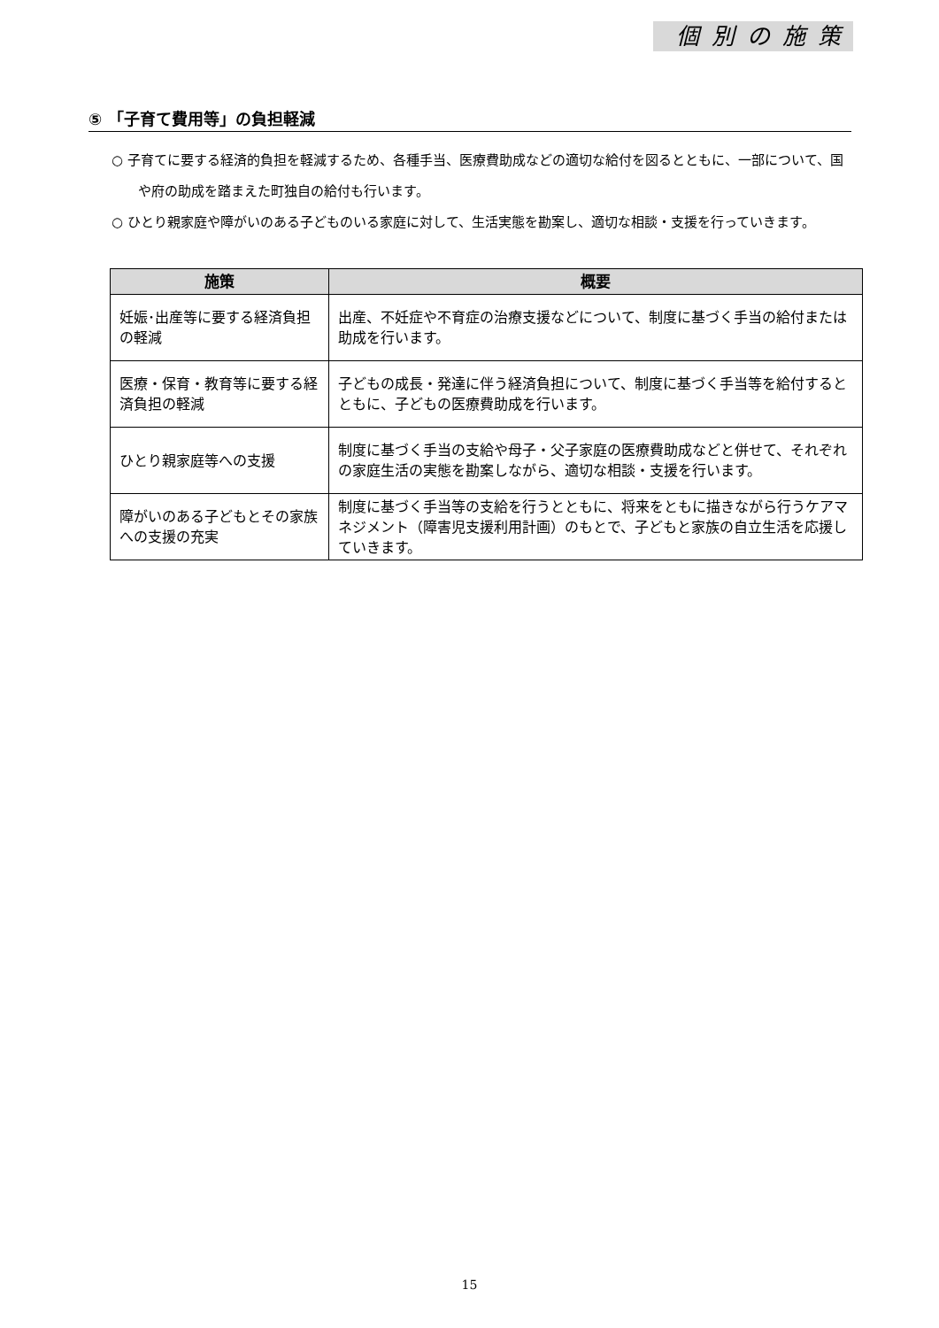個別の施策
⑤ 「子育て費用等」の負担軽減
○ 子育てに要する経済的負担を軽減するため、各種手当、医療費助成などの適切な給付を図るとともに、一部について、国や府の助成を踏まえた町独自の給付も行います。
○ ひとり親家庭や障がいのある子どものいる家庭に対して、生活実態を勘案し、適切な相談・支援を行っていきます。
| 施策 | 概要 |
| --- | --- |
| 妊娠･出産等に要する経済負担の軽減 | 出産、不妊症や不育症の治療支援などについて、制度に基づく手当の給付または助成を行います。 |
| 医療・保育・教育等に要する経済負担の軽減 | 子どもの成長・発達に伴う経済負担について、制度に基づく手当等を給付するとともに、子どもの医療費助成を行います。 |
| ひとり親家庭等への支援 | 制度に基づく手当の支給や母子・父子家庭の医療費助成などと併せて、それぞれの家庭生活の実態を勘案しながら、適切な相談・支援を行います。 |
| 障がいのある子どもとその家族への支援の充実 | 制度に基づく手当等の支給を行うとともに、将来をともに描きながら行うケアマネジメント（障害児支援利用計画）のもとで、子どもと家族の自立生活を応援していきます。 |
15